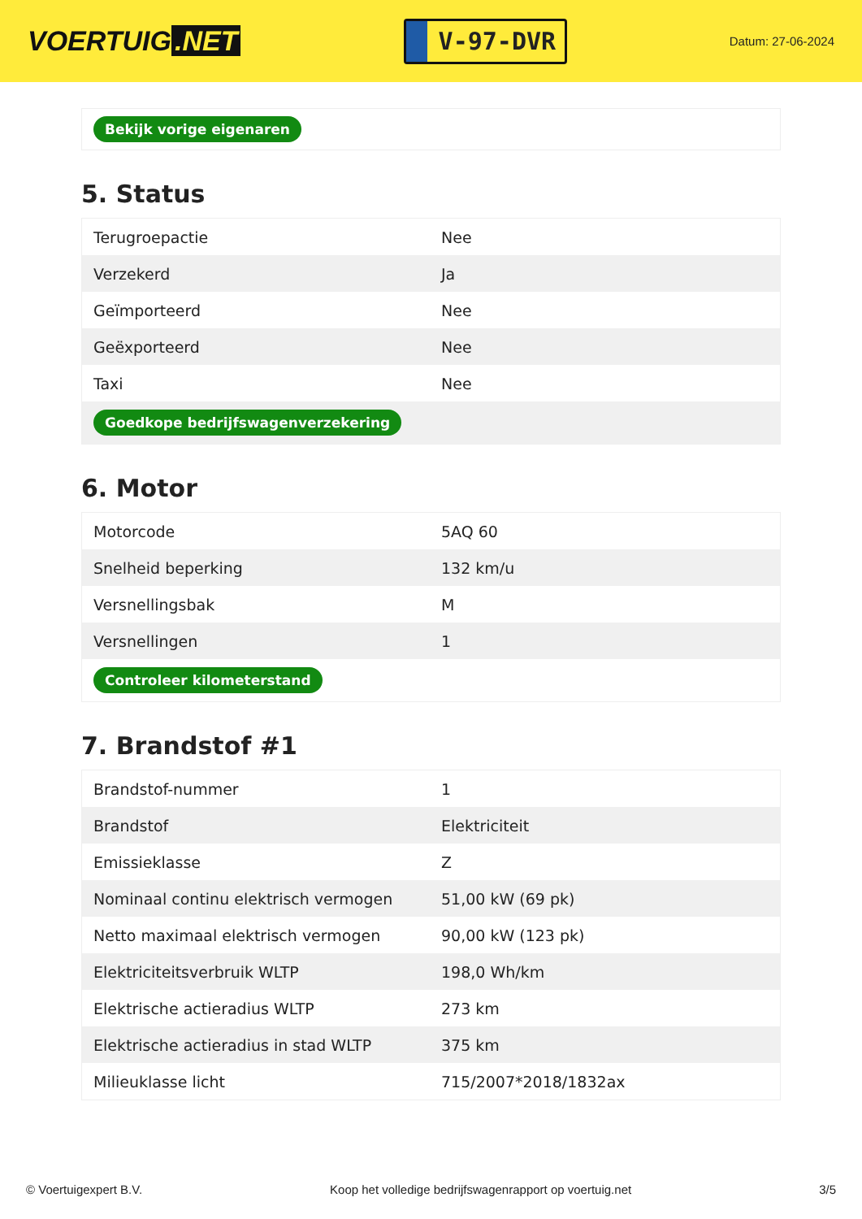VOERTUIG.NET
V-97-DVR
Datum: 27-06-2024
| Bekijk vorige eigenaren |
5. Status
| Terugroepactie | Nee |
| Verzekerd | Ja |
| Geïmporteerd | Nee |
| Geëxporteerd | Nee |
| Taxi | Nee |
| Goedkope bedrijfswagenverzekering | |
6. Motor
| Motorcode | 5AQ 60 |
| Snelheid beperking | 132 km/u |
| Versnellingsbak | M |
| Versnellingen | 1 |
| Controleer kilometerstand | |
7. Brandstof #1
| Brandstof-nummer | 1 |
| Brandstof | Elektriciteit |
| Emissieklasse | Z |
| Nominaal continu elektrisch vermogen | 51,00 kW (69 pk) |
| Netto maximaal elektrisch vermogen | 90,00 kW (123 pk) |
| Elektriciteitsverbruik WLTP | 198,0 Wh/km |
| Elektrische actieradius WLTP | 273 km |
| Elektrische actieradius in stad WLTP | 375 km |
| Milieuklasse licht | 715/2007*2018/1832ax |
© Voertuigexpert B.V. Koop het volledige bedrijfswagenrapport op voertuig.net 3/5